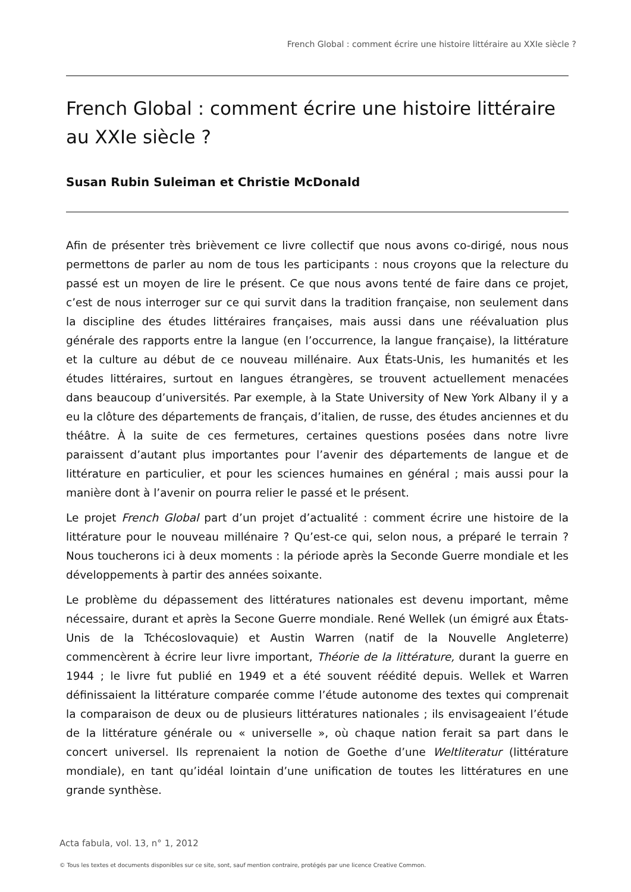French Global : comment écrire une histoire littéraire au XXIe siècle ?
French Global : comment écrire une histoire littéraire au XXIe siècle ?
Susan Rubin Suleiman et Christie McDonald
Afin de présenter très brièvement ce livre collectif que nous avons co-dirigé, nous nous permettons de parler au nom de tous les participants : nous croyons que la relecture du passé est un moyen de lire le présent. Ce que nous avons tenté de faire dans ce projet, c’est de nous interroger sur ce qui survit dans la tradition française, non seulement dans la discipline des études littéraires françaises, mais aussi dans une réévaluation plus générale des rapports entre la langue (en l’occurrence, la langue française), la littérature et la culture au début de ce nouveau millénaire. Aux États-Unis, les humanités et les études littéraires, surtout en langues étrangères, se trouvent actuellement menacées dans beaucoup d’universités. Par exemple, à la State University of New York Albany il y a eu la clôture des départements de français, d’italien, de russe, des études anciennes et du théâtre. À la suite de ces fermetures, certaines questions posées dans notre livre paraissent d’autant plus importantes pour l’avenir des départements de langue et de littérature en particulier, et pour les sciences humaines en général ; mais aussi pour la manière dont à l’avenir on pourra relier le passé et le présent.
Le projet French Global part d’un projet d’actualité : comment écrire une histoire de la littérature pour le nouveau millénaire ? Qu’est-ce qui, selon nous, a préparé le terrain ? Nous toucherons ici à deux moments : la période après la Seconde Guerre mondiale et les développements à partir des années soixante.
Le problème du dépassement des littératures nationales est devenu important, même nécessaire, durant et après la Secone Guerre mondiale. René Wellek (un émigré aux États-Unis de la Tchécoslovaquie) et Austin Warren (natif de la Nouvelle Angleterre) commencèrent à écrire leur livre important, Théorie de la littérature, durant la guerre en 1944 ; le livre fut publié en 1949 et a été souvent réédité depuis. Wellek et Warren définissaient la littérature comparée comme l’étude autonome des textes qui comprenait la comparaison de deux ou de plusieurs littératures nationales ; ils envisageaient l’étude de la littérature générale ou « universelle », où chaque nation ferait sa part dans le concert universel. Ils reprenaient la notion de Goethe d’une Weltliteratur (littérature mondiale), en tant qu’idéal lointain d’une unification de toutes les littératures en une grande synthèse.
Acta fabula, vol. 13, n° 1, 2012
© Tous les textes et documents disponibles sur ce site, sont, sauf mention contraire, protégés par une licence Creative Common.